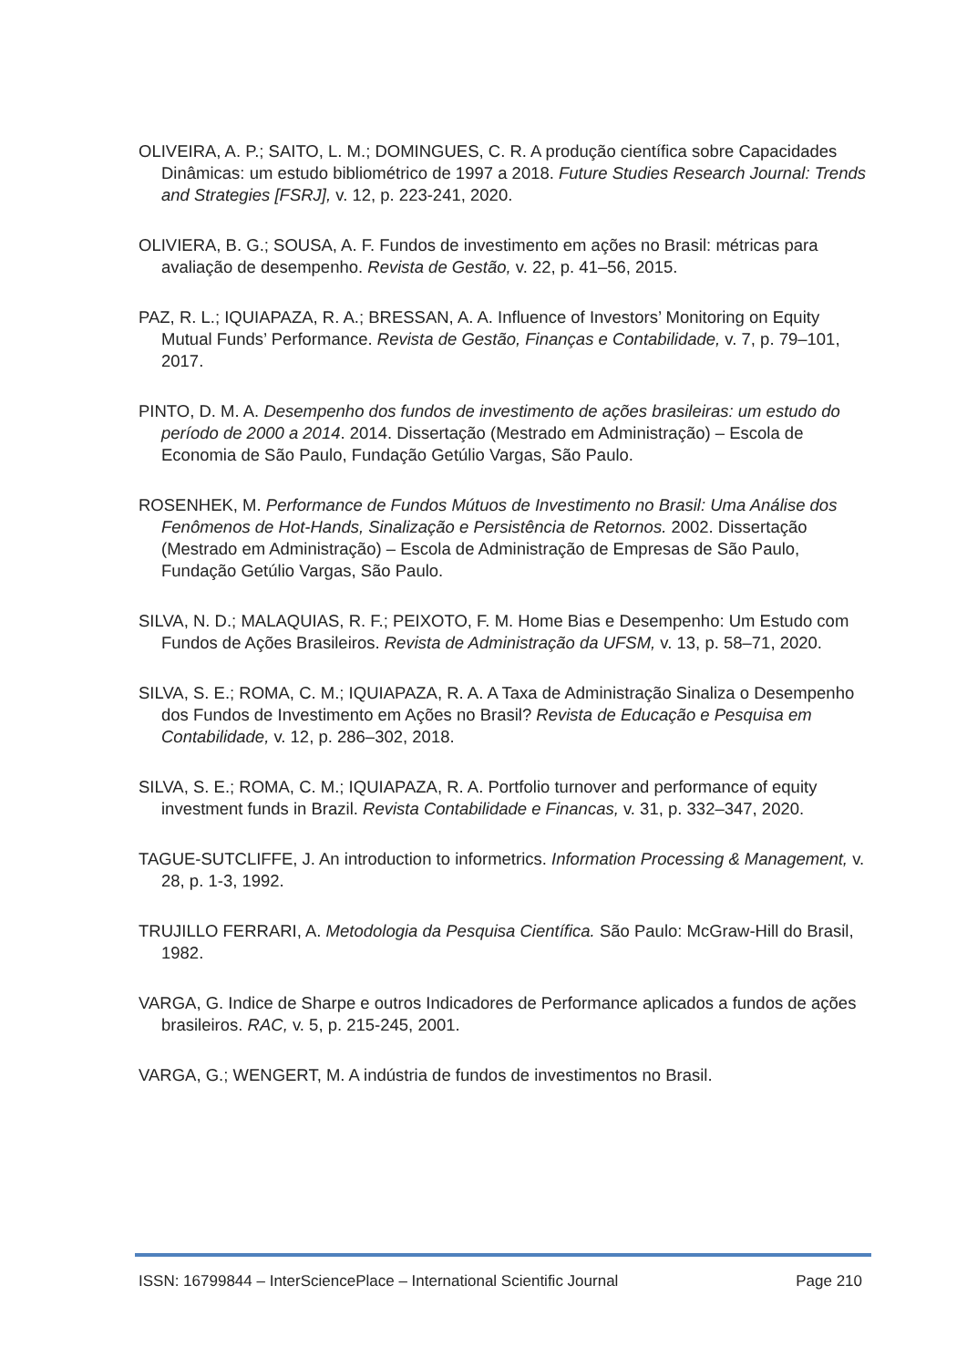OLIVEIRA, A. P.; SAITO, L. M.; DOMINGUES, C. R. A produção científica sobre Capacidades Dinâmicas: um estudo bibliométrico de 1997 a 2018. Future Studies Research Journal: Trends and Strategies [FSRJ], v. 12, p. 223-241, 2020.
OLIVIERA, B. G.; SOUSA, A. F. Fundos de investimento em ações no Brasil: métricas para avaliação de desempenho. Revista de Gestão, v. 22, p. 41–56, 2015.
PAZ, R. L.; IQUIAPAZA, R. A.; BRESSAN, A. A. Influence of Investors’ Monitoring on Equity Mutual Funds’ Performance. Revista de Gestão, Finanças e Contabilidade, v. 7, p. 79–101, 2017.
PINTO, D. M. A. Desempenho dos fundos de investimento de ações brasileiras: um estudo do período de 2000 a 2014. 2014. Dissertação (Mestrado em Administração) – Escola de Economia de São Paulo, Fundação Getúlio Vargas, São Paulo.
ROSENHEK, M. Performance de Fundos Mútuos de Investimento no Brasil: Uma Análise dos Fenômenos de Hot-Hands, Sinalização e Persistência de Retornos. 2002. Dissertação (Mestrado em Administração) – Escola de Administração de Empresas de São Paulo, Fundação Getúlio Vargas, São Paulo.
SILVA, N. D.; MALAQUIAS, R. F.; PEIXOTO, F. M. Home Bias e Desempenho: Um Estudo com Fundos de Ações Brasileiros. Revista de Administração da UFSM, v. 13, p. 58–71, 2020.
SILVA, S. E.; ROMA, C. M.; IQUIAPAZA, R. A. A Taxa de Administração Sinaliza o Desempenho dos Fundos de Investimento em Ações no Brasil? Revista de Educação e Pesquisa em Contabilidade, v. 12, p. 286–302, 2018.
SILVA, S. E.; ROMA, C. M.; IQUIAPAZA, R. A. Portfolio turnover and performance of equity investment funds in Brazil. Revista Contabilidade e Financas, v. 31, p. 332–347, 2020.
TAGUE-SUTCLIFFE, J. An introduction to informetrics. Information Processing & Management, v. 28, p. 1-3, 1992.
TRUJILLO FERRARI, A. Metodologia da Pesquisa Científica. São Paulo: McGraw-Hill do Brasil, 1982.
VARGA, G. Indice de Sharpe e outros Indicadores de Performance aplicados a fundos de ações brasileiros. RAC, v. 5, p. 215-245, 2001.
VARGA, G.; WENGERT, M. A indústria de fundos de investimentos no Brasil.
ISSN: 16799844 – InterSciencePlace – International Scientific Journal Page 210